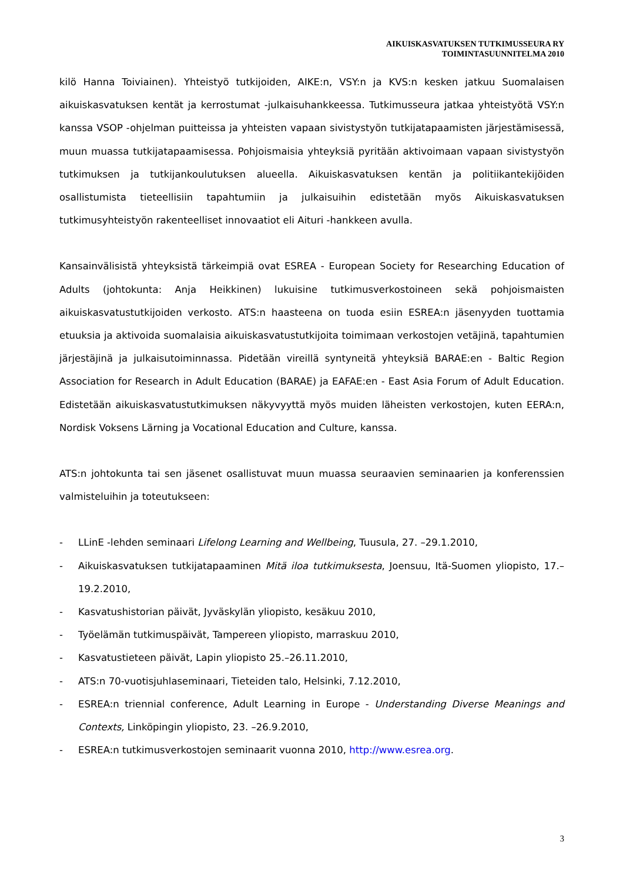AIKUISKASVATUKSEN TUTKIMUSSEURA RY
TOIMINTASUUNNITELMA 2010
kilö Hanna Toiviainen). Yhteistyö tutkijoiden, AIKE:n, VSY:n ja KVS:n kesken jatkuu Suomalaisen aikuiskasvatuksen kentät ja kerrostumat -julkaisuhankkeessa. Tutkimusseura jatkaa yhteistyötä VSY:n kanssa VSOP -ohjelman puitteissa ja yhteisten vapaan sivistystyön tutkijatapaamisten järjestämisessä, muun muassa tutkijatapaamisessa. Pohjoismaisia yhteyksiä pyritään aktivoimaan vapaan sivistystyön tutkimuksen ja tutkijankoulutuksen alueella. Aikuiskasvatuksen kentän ja politiikantekijöiden osallistumista tieteellisiin tapahtumiin ja julkaisuihin edistetään myös Aikuiskasvatuksen tutkimusyhteistyön rakenteelliset innovaatiot eli Aituri -hankkeen avulla.
Kansainvälisistä yhteyksistä tärkeimpiä ovat ESREA - European Society for Researching Education of Adults (johtokunta: Anja Heikkinen) lukuisine tutkimusverkostoineen sekä pohjoismaisten aikuiskasvatustutkijoiden verkosto. ATS:n haasteena on tuoda esiin ESREA:n jäsenyyden tuottamia etuuksia ja aktivoida suomalaisia aikuiskasvatustutkijoita toimimaan verkostojen vetäjinä, tapahtumien järjestäjinä ja julkaisutoiminnassa. Pidetään vireillä syntyneitä yhteyksiä BARAE:en - Baltic Region Association for Research in Adult Education (BARAE) ja EAFAE:en - East Asia Forum of Adult Education. Edistetään aikuiskasvatustutkimuksen näkyvyyttä myös muiden läheisten verkostojen, kuten EERA:n, Nordisk Voksens Lärning ja Vocational Education and Culture, kanssa.
ATS:n johtokunta tai sen jäsenet osallistuvat muun muassa seuraavien seminaarien ja konferenssien valmisteluihin ja toteutukseen:
- LLinE -lehden seminaari Lifelong Learning and Wellbeing, Tuusula, 27. –29.1.2010,
- Aikuiskasvatuksen tutkijatapaaminen Mitä iloa tutkimuksesta, Joensuu, Itä-Suomen yliopisto, 17.–19.2.2010,
- Kasvatushistorian päivät, Jyväskylän yliopisto, kesäkuu 2010,
- Työelämän tutkimuspäivät, Tampereen yliopisto, marraskuu 2010,
- Kasvatustieteen päivät, Lapin yliopisto 25.–26.11.2010,
- ATS:n 70-vuotisjuhlaseminaari, Tieteiden talo, Helsinki, 7.12.2010,
- ESREA:n triennial conference, Adult Learning in Europe - Understanding Diverse Meanings and Contexts, Linköpingin yliopisto, 23. –26.9.2010,
- ESREA:n tutkimusverkostojen seminaarit vuonna 2010, http://www.esrea.org.
3